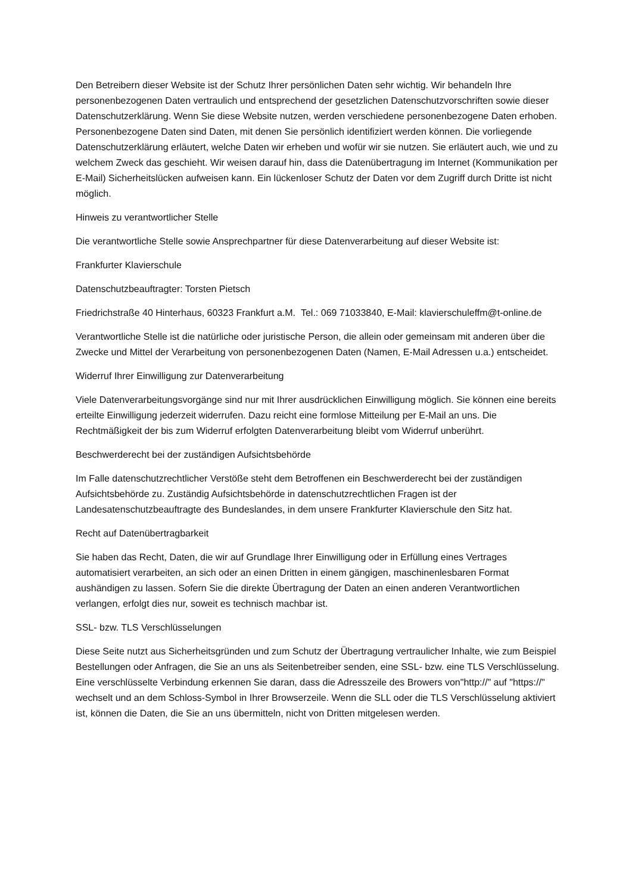Den Betreibern dieser Website ist der Schutz Ihrer persönlichen Daten sehr wichtig. Wir behandeln Ihre personenbezogenen Daten vertraulich und entsprechend der gesetzlichen Datenschutzvorschriften sowie dieser Datenschutzerklärung. Wenn Sie diese Website nutzen, werden verschiedene personenbezogene Daten erhoben. Personenbezogene Daten sind Daten, mit denen Sie persönlich identifiziert werden können. Die vorliegende Datenschutzerklärung erläutert, welche Daten wir erheben und wofür wir sie nutzen. Sie erläutert auch, wie und zu welchem Zweck das geschieht. Wir weisen darauf hin, dass die Datenübertragung im Internet (Kommunikation per E-Mail) Sicherheitslücken aufweisen kann. Ein lückenloser Schutz der Daten vor dem Zugriff durch Dritte ist nicht möglich.
Hinweis zu verantwortlicher Stelle
Die verantwortliche Stelle sowie Ansprechpartner für diese Datenverarbeitung auf dieser Website ist:
Frankfurter Klavierschule
Datenschutzbeauftragter: Torsten Pietsch
Friedrichstraße 40 Hinterhaus, 60323 Frankfurt a.M. Tel.: 069 71033840, E-Mail: klavierschuleffm@t-online.de
Verantwortliche Stelle ist die natürliche oder juristische Person, die allein oder gemeinsam mit anderen über die Zwecke und Mittel der Verarbeitung von personenbezogenen Daten (Namen, E-Mail Adressen u.a.) entscheidet.
Widerruf Ihrer Einwilligung zur Datenverarbeitung
Viele Datenverarbeitungsvorgänge sind nur mit Ihrer ausdrücklichen Einwilligung möglich. Sie können eine bereits erteilte Einwilligung jederzeit widerrufen. Dazu reicht eine formlose Mitteilung per E-Mail an uns. Die Rechtmäßigkeit der bis zum Widerruf erfolgten Datenverarbeitung bleibt vom Widerruf unberührt.
Beschwerderecht bei der zuständigen Aufsichtsbehörde
Im Falle datenschutzrechtlicher Verstöße steht dem Betroffenen ein Beschwerderecht bei der zuständigen Aufsichtsbehörde zu. Zuständig Aufsichtsbehörde in datenschutzrechtlichen Fragen ist der Landesatenschutzbeauftragte des Bundeslandes, in dem unsere Frankfurter Klavierschule den Sitz hat.
Recht auf Datenübertragbarkeit
Sie haben das Recht, Daten, die wir auf Grundlage Ihrer Einwilligung oder in Erfüllung eines Vertrages automatisiert verarbeiten, an sich oder an einen Dritten in einem gängigen, maschinenlesbaren Format aushändigen zu lassen. Sofern Sie die direkte Übertragung der Daten an einen anderen Verantwortlichen verlangen, erfolgt dies nur, soweit es technisch machbar ist.
SSL- bzw. TLS Verschlüsselungen
Diese Seite nutzt aus Sicherheitsgründen und zum Schutz der Übertragung vertraulicher Inhalte, wie zum Beispiel Bestellungen oder Anfragen, die Sie an uns als Seitenbetreiber senden, eine SSL- bzw. eine TLS Verschlüsselung. Eine verschlüsselte Verbindung erkennen Sie daran, dass die Adresszeile des Browers von"http://" auf "https://" wechselt und an dem Schloss-Symbol in Ihrer Browserzeile. Wenn die SLL oder die TLS Verschlüsselung aktiviert ist, können die Daten, die Sie an uns übermitteln, nicht von Dritten mitgelesen werden.